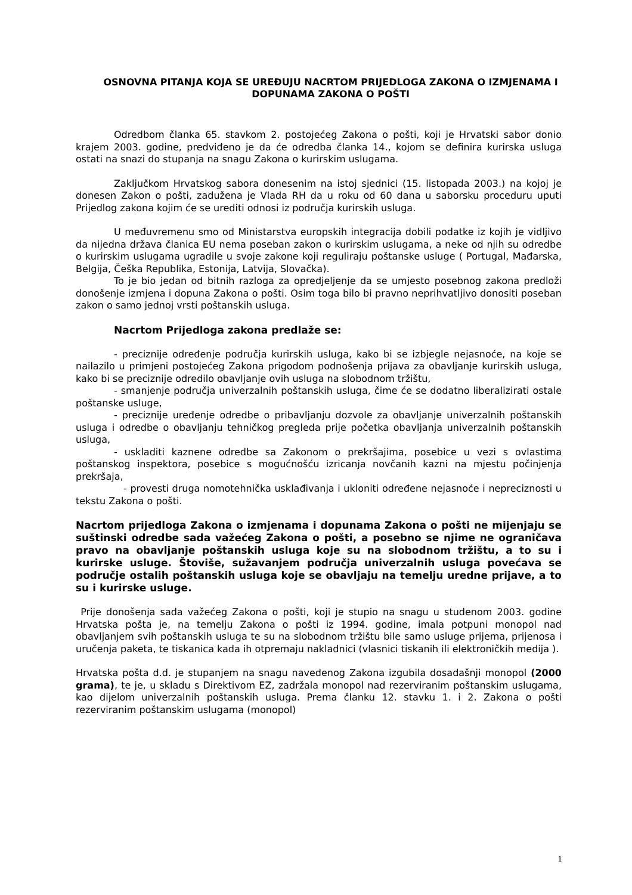OSNOVNA PITANJA KOJA SE UREĐUJU NACRTOM PRIJEDLOGA ZAKONA O IZMJENAMA I DOPUNAMA ZAKONA O POŠTI
Odredbom članka 65. stavkom 2. postojećeg Zakona o pošti, koji je Hrvatski sabor donio krajem 2003. godine, predviđeno je da će odredba članka 14., kojom se definira kurirska usluga ostati na snazi do stupanja na snagu Zakona o kurirskim uslugama.
Zaključkom Hrvatskog sabora donesenim na istoj sjednici (15. listopada 2003.) na kojoj je donesen Zakon o pošti, zadužena je Vlada RH da u roku od 60 dana u saborsku proceduru uputi Prijedlog zakona kojim će se urediti odnosi iz područja kurirskih usluga.
U međuvremenu smo od Ministarstva europskih integracija dobili podatke iz kojih je vidljivo da nijedna država članica EU nema poseban zakon o kurirskim uslugama, a neke od njih su odredbe o kurirskim uslugama ugradile u svoje zakone koji reguliraju poštanske usluge ( Portugal, Mađarska, Belgija, Češka Republika, Estonija, Latvija, Slovačka).
To je bio jedan od bitnih razloga za opredjeljenje da se umjesto posebnog zakona predloži donošenje izmjena i dopuna Zakona o pošti. Osim toga bilo bi pravno neprihvatljivo donositi poseban zakon o samo jednoj vrsti poštanskih usluga.
Nacrtom Prijedloga zakona predlaže se:
- preciznije određenje područja kurirskih usluga, kako bi se izbjegle nejasnoće, na koje se nailazilo u primjeni postojećeg Zakona prigodom podnošenja prijava za obavljanje kurirskih usluga, kako bi se preciznije odredilo obavljanje ovih usluga na slobodnom tržištu,
- smanjenje područja univerzalnih poštanskih usluga, čime će se dodatno liberalizirati ostale poštanske usluge,
- preciznije uređenje odredbe o pribavljanju dozvole za obavljanje univerzalnih poštanskih usluga i odredbe o obavljanju tehničkog pregleda prije početka obavljanja univerzalnih poštanskih usluga,
- uskladiti kaznene odredbe sa Zakonom o prekršajima, posebice u vezi s ovlastima poštanskog inspektora, posebice s mogućnošću izricanja novčanih kazni na mjestu počinjenja prekršaja,
- provesti druga nomotehnička usklađivanja i ukloniti određene nejasnoće i nepreciznosti u tekstu Zakona o pošti.
Nacrtom prijedloga Zakona o izmjenama i dopunama Zakona o pošti ne mijenjaju se suštinski odredbe sada važećeg Zakona o pošti, a posebno se njime ne ograničava pravo na obavljanje poštanskih usluga koje su na slobodnom tržištu, a to su i kurirske usluge. Štoviše, sužavanjem područja univerzalnih usluga povećava se područje ostalih poštanskih usluga koje se obavljaju na temelju uredne prijave, a to su i kurirske usluge.
Prije donošenja sada važećeg Zakona o pošti, koji je stupio na snagu u studenom 2003. godine Hrvatska pošta je, na temelju Zakona o pošti iz 1994. godine, imala potpuni monopol nad obavljanjem svih poštanskih usluga te su na slobodnom tržištu bile samo usluge prijema, prijenosa i uručenja paketa, te tiskanica kada ih otpremaju nakladnici (vlasnici tiskanih ili elektroničkih medija ).
Hrvatska pošta d.d. je stupanjem na snagu navedenog Zakona izgubila dosadašnji monopol (2000 grama), te je, u skladu s Direktivom EZ, zadržala monopol nad rezerviranim poštanskim uslugama, kao dijelom univerzalnih poštanskih usluga. Prema članku 12. stavku 1. i 2. Zakona o pošti rezerviranim poštanskim uslugama (monopol)
1